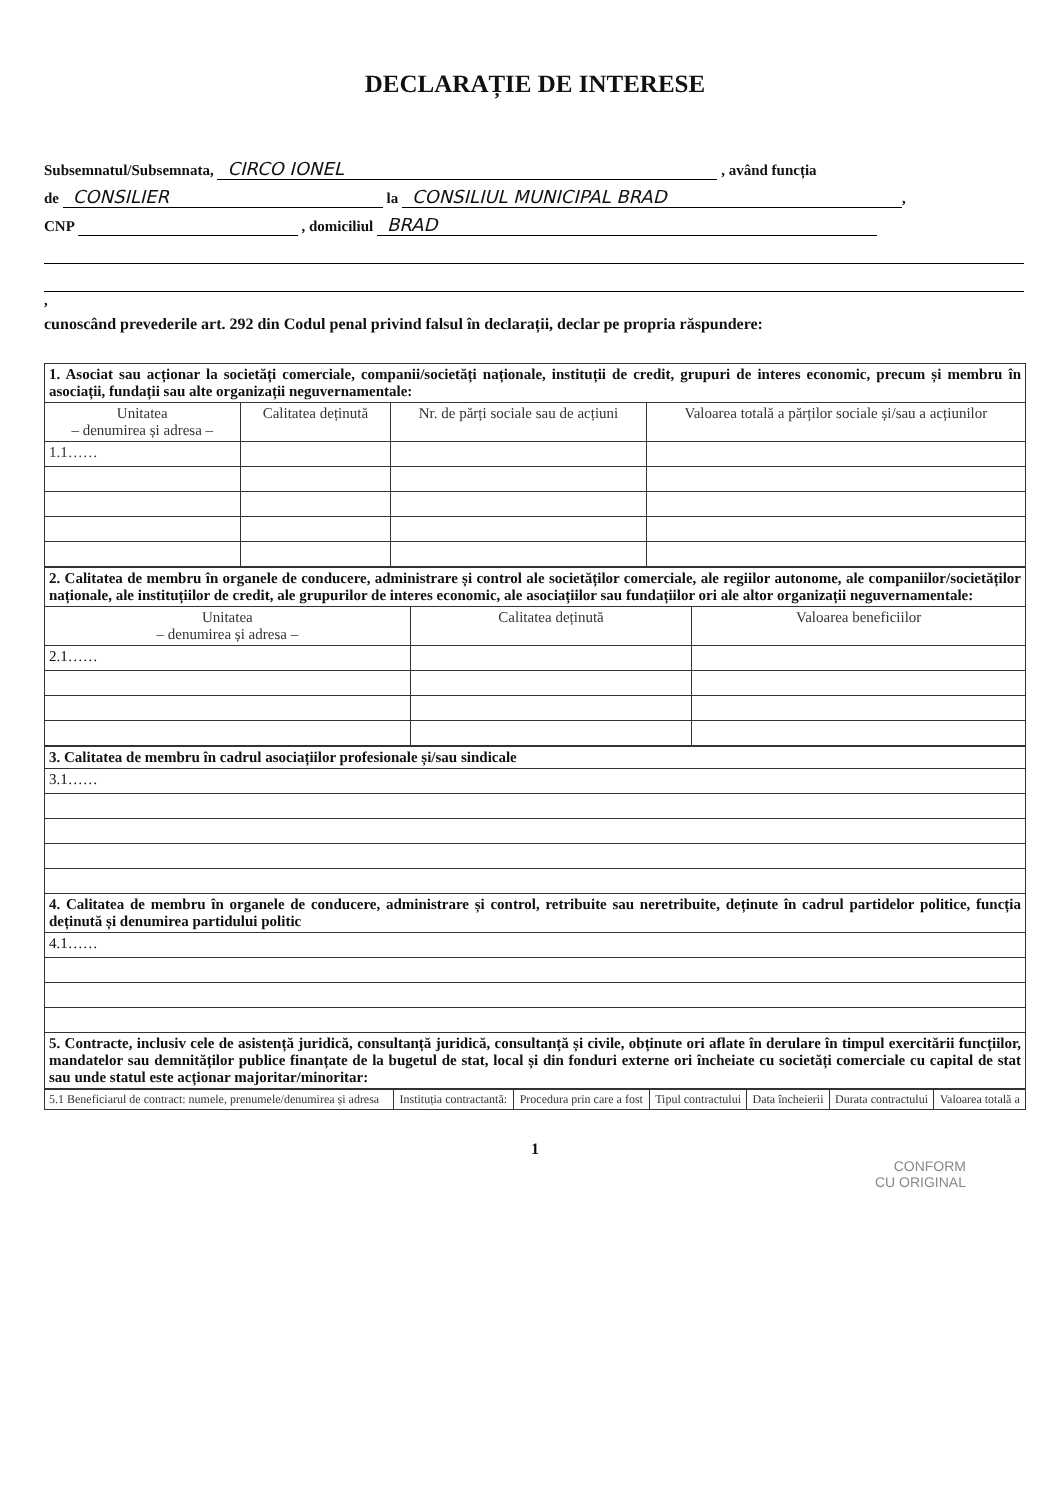DECLARAȚIE DE INTERESE
Subsemnatul/Subsemnata, CIRCO IONEL , având funcția
de CONSILIER la CONSILIUL MUNICIPAL BRAD,
CNP , domiciliul BRAD
,
cunoscând prevederile art. 292 din Codul penal privind falsul în declarații, declar pe propria răspundere:
| 1. Asociat sau acționar la societăți comerciale, companii/societăți naționale, instituții de credit, grupuri de interes economic, precum și membru în asociații, fundații sau alte organizații neguvernamentale: | | | |
| Unitatea – denumirea și adresa – | Calitatea deținută | Nr. de părți sociale sau de acțiuni | Valoarea totală a părților sociale și/sau a acțiunilor |
| 1.1…… | | | |
| 2. Calitatea de membru în organele de conducere, administrare și control ale societăților comerciale, ale regiilor autonome, ale companiilor/societăților naționale, ale instituțiilor de credit, ale grupurilor de interes economic, ale asociațiilor sau fundațiilor ori ale altor organizații neguvernamentale: | | |
| Unitatea – denumirea și adresa – | Calitatea deținută | Valoarea beneficiilor |
| 2.1…… | | |
| 3. Calitatea de membru în cadrul asociațiilor profesionale și/sau sindicale |
| 3.1…… |
| 4. Calitatea de membru în organele de conducere, administrare și control, retribuite sau neretribuite, deținute în cadrul partidelor politice, funcția deținută și denumirea partidului politic |
| 4.1…… |
| 5. Contracte, inclusiv cele de asistență juridică, consultanță juridică, consultanță și civile, obținute ori aflate în derulare în timpul exercitării funcțiilor, mandatelor sau demnităților publice finanțate de la bugetul de stat, local și din fonduri externe ori încheiate cu societăți comerciale cu capital de stat sau unde statul este acționar majoritar/minoritar: |
| 5.1 Beneficiarul de contract: numele, prenumele/denumirea și adresa | Instituția contractantă: | Procedura prin care a fost | Tipul contractului | Data încheierii | Durata contractului | Valoarea totală a |
| --- | --- | --- | --- | --- | --- | --- |
1
CONFORM
CU ORIGINAL